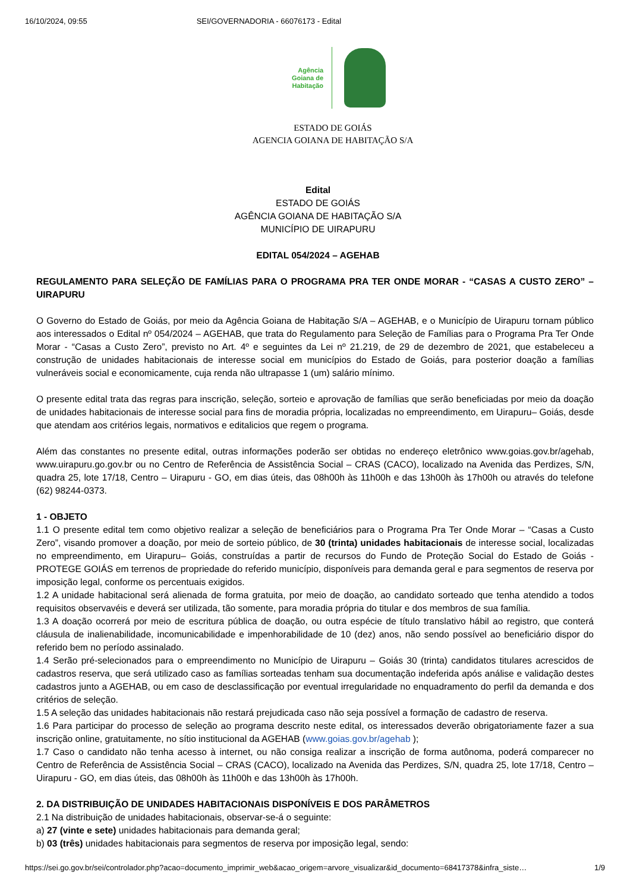16/10/2024, 09:55 SEI/GOVERNADORIA - 66076173 - Edital
Agência
Goiana de
Habitação
ESTADO DE GOIÁS
AGENCIA GOIANA DE HABITAÇÃO S/A
Edital
ESTADO DE GOIÁS
AGÊNCIA GOIANA DE HABITAÇÃO S/A
MUNICÍPIO DE UIRAPURU
EDITAL 054/2024 – AGEHAB
REGULAMENTO PARA SELEÇÃO DE FAMÍLIAS PARA O PROGRAMA PRA TER ONDE MORAR - “CASAS A CUSTO ZERO” – UIRAPURU
O Governo do Estado de Goiás, por meio da Agência Goiana de Habitação S/A – AGEHAB, e o Município de Uirapuru tornam público aos interessados o Edital nº 054/2024 – AGEHAB, que trata do Regulamento para Seleção de Famílias para o Programa Pra Ter Onde Morar - “Casas a Custo Zero”, previsto no Art. 4º e seguintes da Lei nº 21.219, de 29 de dezembro de 2021, que estabeleceu a construção de unidades habitacionais de interesse social em municípios do Estado de Goiás, para posterior doação a famílias vulneráveis social e economicamente, cuja renda não ultrapasse 1 (um) salário mínimo.
O presente edital trata das regras para inscrição, seleção, sorteio e aprovação de famílias que serão beneficiadas por meio da doação de unidades habitacionais de interesse social para fins de moradia própria, localizadas no empreendimento, em Uirapuru– Goiás, desde que atendam aos critérios legais, normativos e editalicios que regem o programa.
Além das constantes no presente edital, outras informações poderão ser obtidas no endereço eletrônico www.goias.gov.br/agehab, www.uirapuru.go.gov.br ou no Centro de Referência de Assistência Social – CRAS (CACO), localizado na Avenida das Perdizes, S/N, quadra 25, lote 17/18, Centro – Uirapuru - GO, em dias úteis, das 08h00h às 11h00h e das 13h00h às 17h00h ou através do telefone (62) 98244-0373.
1 - OBJETO
1.1 O presente edital tem como objetivo realizar a seleção de beneficiários para o Programa Pra Ter Onde Morar – “Casas a Custo Zero”, visando promover a doação, por meio de sorteio público, de 30 (trinta) unidades habitacionais de interesse social, localizadas no empreendimento, em Uirapuru– Goiás, construídas a partir de recursos do Fundo de Proteção Social do Estado de Goiás - PROTEGE GOIÁS em terrenos de propriedade do referido município, disponíveis para demanda geral e para segmentos de reserva por imposição legal, conforme os percentuais exigidos.
1.2 A unidade habitacional será alienada de forma gratuita, por meio de doação, ao candidato sorteado que tenha atendido a todos requisitos observavéis e deverá ser utilizada, tão somente, para moradia própria do titular e dos membros de sua família.
1.3 A doação ocorrerá por meio de escritura pública de doação, ou outra espécie de título translativo hábil ao registro, que conterá cláusula de inalienabilidade, incomunicabilidade e impenhorabilidade de 10 (dez) anos, não sendo possível ao beneficiário dispor do referido bem no período assinalado.
1.4 Serão pré-selecionados para o empreendimento no Município de Uirapuru – Goiás 30 (trinta) candidatos titulares acrescidos de cadastros reserva, que será utilizado caso as famílias sorteadas tenham sua documentação indeferida após análise e validação destes cadastros junto a AGEHAB, ou em caso de desclassificação por eventual irregularidade no enquadramento do perfil da demanda e dos critérios de seleção.
1.5 A seleção das unidades habitacionais não restará prejudicada caso não seja possível a formação de cadastro de reserva.
1.6 Para participar do processo de seleção ao programa descrito neste edital, os interessados deverão obrigatoriamente fazer a sua inscrição online, gratuitamente, no sítio institucional da AGEHAB (www.goias.gov.br/agehab );
1.7 Caso o candidato não tenha acesso à internet, ou não consiga realizar a inscrição de forma autônoma, poderá comparecer no Centro de Referência de Assistência Social – CRAS (CACO), localizado na Avenida das Perdizes, S/N, quadra 25, lote 17/18, Centro – Uirapuru - GO, em dias úteis, das 08h00h às 11h00h e das 13h00h às 17h00h.
2. DA DISTRIBUIÇÃO DE UNIDADES HABITACIONAIS DISPONÍVEIS E DOS PARÂMETROS
2.1 Na distribuição de unidades habitacionais, observar-se-á o seguinte:
a) 27 (vinte e sete) unidades habitacionais para demanda geral;
b) 03 (três) unidades habitacionais para segmentos de reserva por imposição legal, sendo:
https://sei.go.gov.br/sei/controlador.php?acao=documento_imprimir_web&acao_origem=arvore_visualizar&id_documento=68417378&infra_siste… 1/9